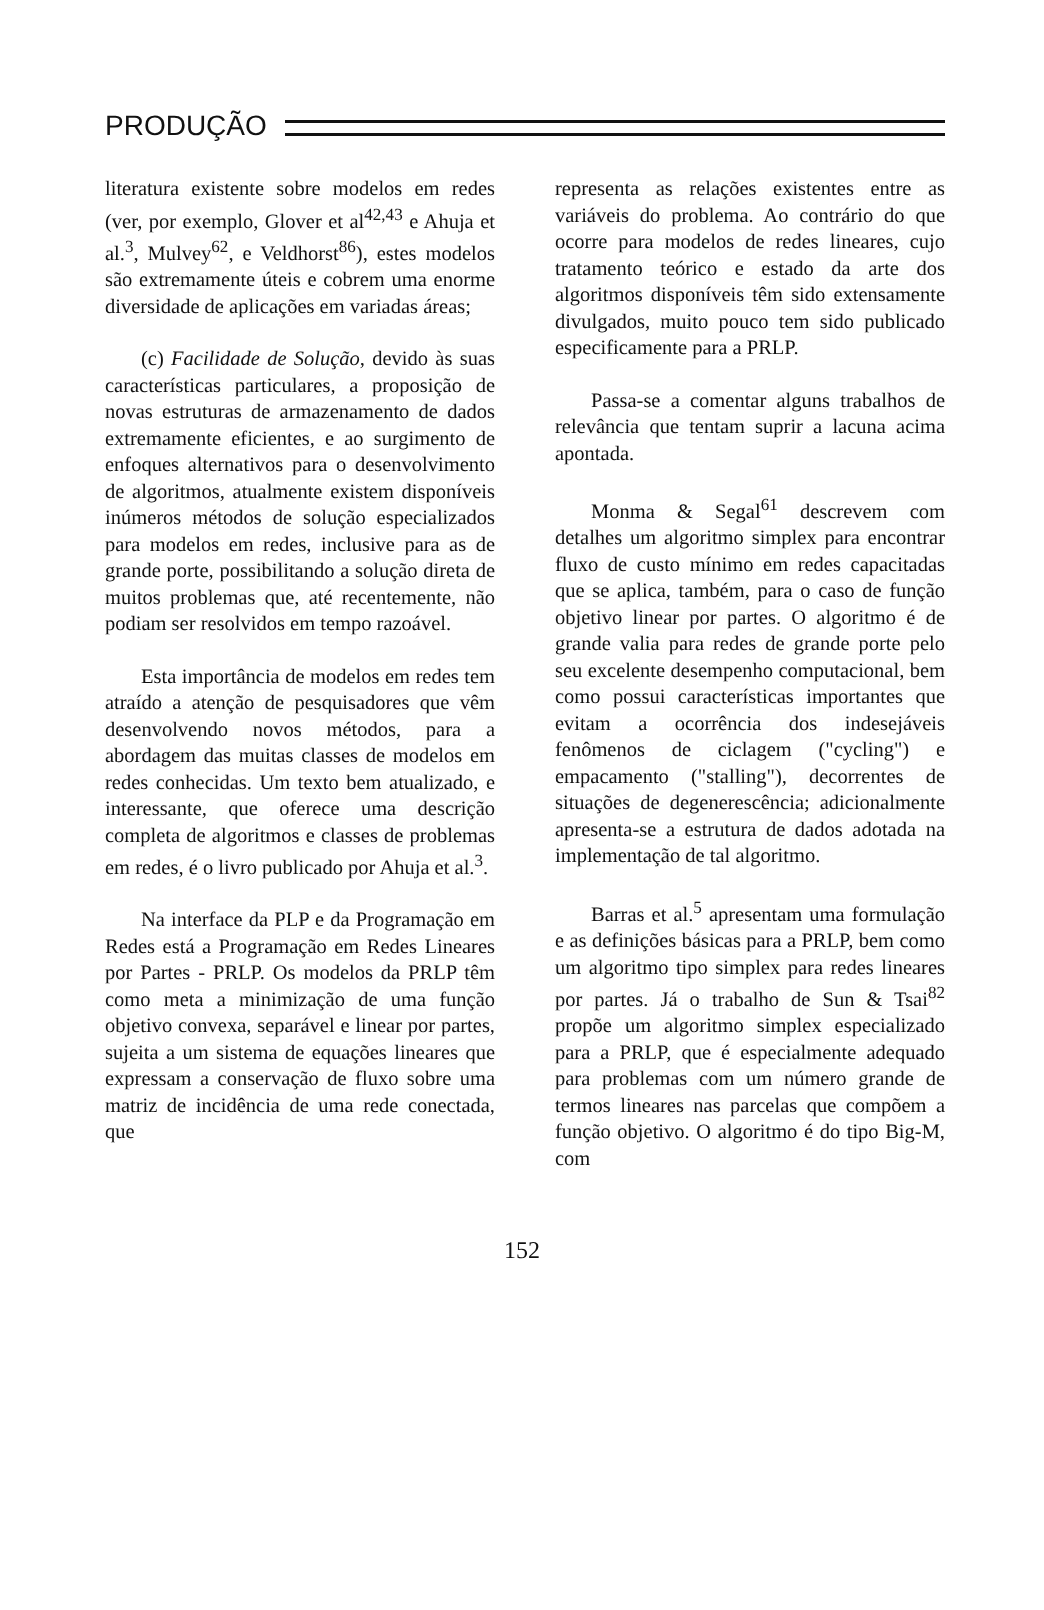PRODUÇÃO
literatura existente sobre modelos em redes (ver, por exemplo, Glover et al<sup>42,43</sup> e Ahuja et al.<sup>3</sup>, Mulvey<sup>62</sup>, e Veldhorst<sup>86</sup>), estes modelos são extremamente úteis e cobrem uma enorme diversidade de aplicações em variadas áreas;
(c) Facilidade de Solução, devido às suas características particulares, a proposição de novas estruturas de armazenamento de dados extremamente eficientes, e ao surgimento de enfoques alternativos para o desenvolvimento de algoritmos, atualmente existem disponíveis inúmeros métodos de solução especializados para modelos em redes, inclusive para as de grande porte, possibilitando a solução direta de muitos problemas que, até recentemente, não podiam ser resolvidos em tempo razoável.
Esta importância de modelos em redes tem atraído a atenção de pesquisadores que vêm desenvolvendo novos métodos, para a abordagem das muitas classes de modelos em redes conhecidas. Um texto bem atualizado, e interessante, que oferece uma descrição completa de algoritmos e classes de problemas em redes, é o livro publicado por Ahuja et al.<sup>3</sup>.
Na interface da PLP e da Programação em Redes está a Programação em Redes Lineares por Partes - PRLP. Os modelos da PRLP têm como meta a minimização de uma função objetivo convexa, separável e linear por partes, sujeita a um sistema de equações lineares que expressam a conservação de fluxo sobre uma matriz de incidência de uma rede conectada, que
representa as relações existentes entre as variáveis do problema. Ao contrário do que ocorre para modelos de redes lineares, cujo tratamento teórico e estado da arte dos algoritmos disponíveis têm sido extensamente divulgados, muito pouco tem sido publicado especificamente para a PRLP.
Passa-se a comentar alguns trabalhos de relevância que tentam suprir a lacuna acima apontada.
Monma & Segal<sup>61</sup> descrevem com detalhes um algoritmo simplex para encontrar fluxo de custo mínimo em redes capacitadas que se aplica, também, para o caso de função objetivo linear por partes. O algoritmo é de grande valia para redes de grande porte pelo seu excelente desempenho computacional, bem como possui características importantes que evitam a ocorrência dos indesejáveis fenômenos de ciclagem ("cycling") e empacamento ("stalling"), decorrentes de situações de degenerescência; adicionalmente apresenta-se a estrutura de dados adotada na implementação de tal algoritmo.
Barras et al.<sup>5</sup> apresentam uma formulação e as definições básicas para a PRLP, bem como um algoritmo tipo simplex para redes lineares por partes. Já o trabalho de Sun & Tsai<sup>82</sup> propõe um algoritmo simplex especializado para a PRLP, que é especialmente adequado para problemas com um número grande de termos lineares nas parcelas que compõem a função objetivo. O algoritmo é do tipo Big-M, com
152